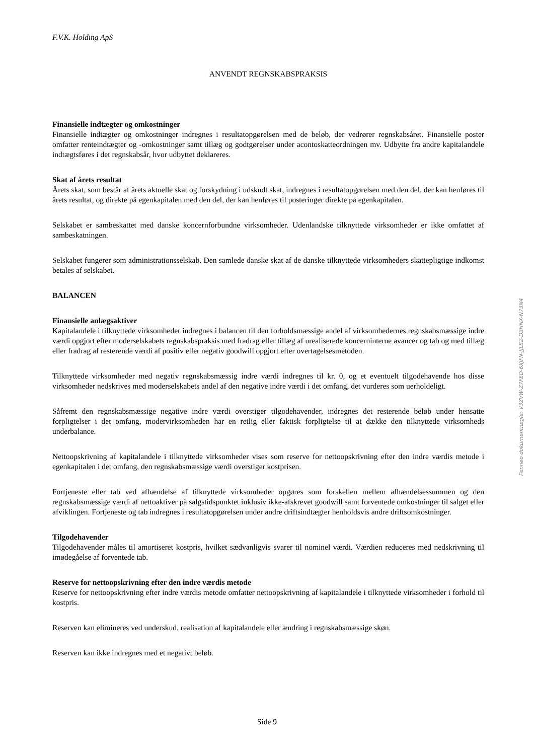F.V.K. Holding ApS
ANVENDT REGNSKABSPRAKSIS
Finansielle indtægter og omkostninger
Finansielle indtægter og omkostninger indregnes i resultatopgørelsen med de beløb, der vedrører regnskabsåret. Finansielle poster omfatter renteindtægter og -omkostninger samt tillæg og godtgørelser under acontoskatteordningen mv. Udbytte fra andre kapitalandele indtægtsføres i det regnskabsår, hvor udbyttet deklareres.
Skat af årets resultat
Årets skat, som består af årets aktuelle skat og forskydning i udskudt skat, indregnes i resultatopgørelsen med den del, der kan henføres til årets resultat, og direkte på egenkapitalen med den del, der kan henføres til posteringer direkte på egenkapitalen.
Selskabet er sambeskattet med danske koncernforbundne virksomheder. Udenlandske tilknyttede virksomheder er ikke omfattet af sambeskatningen.
Selskabet fungerer som administrationsselskab. Den samlede danske skat af de danske tilknyttede virksomheders skattepligtige indkomst betales af selskabet.
BALANCEN
Finansielle anlægsaktiver
Kapitalandele i tilknyttede virksomheder indregnes i balancen til den forholdsmæssige andel af virksomhedernes regnskabsmæssige indre værdi opgjort efter moderselskabets regnskabspraksis med fradrag eller tillæg af urealiserede koncerninterne avancer og tab og med tillæg eller fradrag af resterende værdi af positiv eller negativ goodwill opgjort efter overtagelsesmetoden.
Tilknyttede virksomheder med negativ regnskabsmæssig indre værdi indregnes til kr. 0, og et eventuelt tilgodehavende hos disse virksomheder nedskrives med moderselskabets andel af den negative indre værdi i det omfang, det vurderes som uerholdeligt.
Såfremt den regnskabsmæssige negative indre værdi overstiger tilgodehavender, indregnes det resterende beløb under hensatte forpligtelser i det omfang, modervirksomheden har en retlig eller faktisk forpligtelse til at dække den tilknyttede virksomheds underbalance.
Nettoopskrivning af kapitalandele i tilknyttede virksomheder vises som reserve for nettoopskrivning efter den indre værdis metode i egenkapitalen i det omfang, den regnskabsmæssige værdi overstiger kostprisen.
Fortjeneste eller tab ved afhændelse af tilknyttede virksomheder opgøres som forskellen mellem afhændelsessummen og den regnskabsmæssige værdi af nettoaktiver på salgstidspunktet inklusiv ikke-afskrevet goodwill samt forventede omkostninger til salget eller afviklingen. Fortjeneste og tab indregnes i resultatopgørelsen under andre driftsindtægter henholdsvis andre driftsomkostninger.
Tilgodehavender
Tilgodehavender måles til amortiseret kostpris, hvilket sædvanligvis svarer til nominel værdi. Værdien reduceres med nedskrivning til imødegåelse af forventede tab.
Reserve for nettoopskrivning efter den indre værdis metode
Reserve for nettoopskrivning efter indre værdis metode omfatter nettoopskrivning af kapitalandele i tilknyttede virksomheder i forhold til kostpris.
Reserven kan elimineres ved underskud, realisation af kapitalandele eller ændring i regnskabsmæssige skøn.
Reserven kan ikke indregnes med et negativt beløb.
Penneo dokumentnøgle: V3ZVW-Z7FED-6XJFN-JJLSZ-D3HNX-N73N4
Side 9